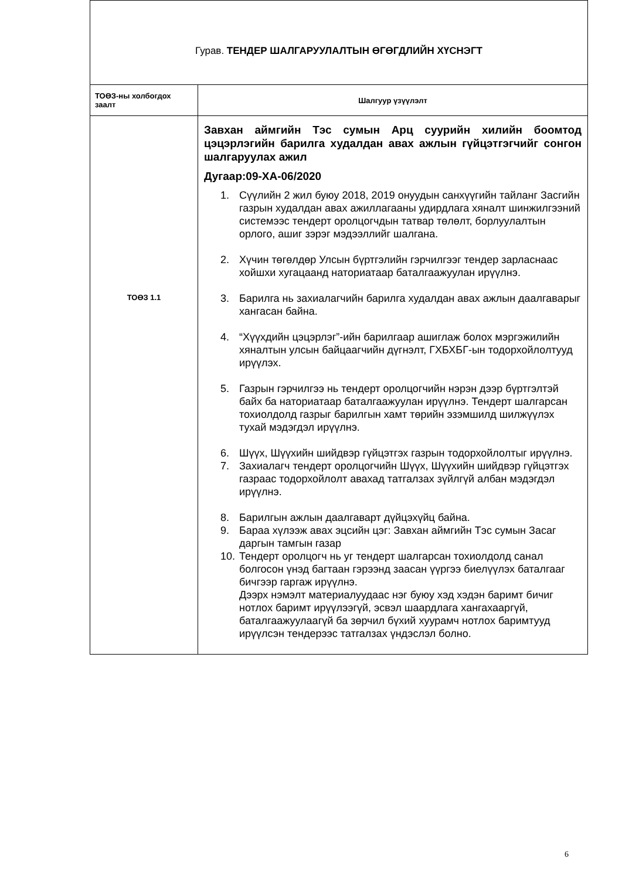| Гурав. ТЕНДЕР ШАЛГАРУУЛАЛТЫН ӨГӨГДЛИЙН ХҮСНЭГТ | |
| ТОӨЗ-ны холбогдох заалт | Шалгуур үзүүлэлт |
| ТОӨЗ 1.1 | Завхан аймгийн Тэс сумын Арц суурийн хилийн боомтод цэцэрлэгийн барилга худалдан авах ажлын гүйцэтгэгчийг сонгон шалгаруулах ажил Дугаар:09-ХА-06/2020 1. Сүүлийн 2 жил буюу 2018, 2019 онуудын санхүүгийн тайланг Засгийн газрын худалдан авах ажиллагааны удирдлага хяналт шинжилгээний системээс тендерт оролцогчдын татвар төлөлт, борлуулалтын орлого, ашиг зэрэг мэдээллийг шалгана. 2. Хүчин төгөлдөр Улсын бүртгэлийн гэрчилгээг тендер зарласнаас хойшхи хугацаанд наториатаар баталгаажуулан ирүүлнэ. 3. Барилга нь захиалагчийн барилга худалдан авах ажлын даалгаварыг хангасан байна. 4. “Хүүхдийн цэцэрлэг”-ийн барилгаар ашиглаж болох мэргэжилийн хяналтын улсын байцаагчийн дүгнэлт, ГХБХБГ-ын тодорхойлолтууд ирүүлэх. 5. Газрын гэрчилгээ нь тендерт оролцогчийн нэрэн дээр бүртгэлтэй байх ба наториатаар баталгаажуулан ирүүлнэ. Тендерт шалгарсан тохиолдолд газрыг барилгын хамт төрийн эзэмшилд шилжүүлэх тухай мэдэгдэл ирүүлнэ. 6. Шүүх, Шүүхийн шийдвэр гүйцэтгэх газрын тодорхойлолтыг ирүүлнэ. 7. Захиалагч тендерт оролцогчийн Шүүх, Шүүхийн шийдвэр гүйцэтгэх газраас тодорхойлолт авахад татгалзах зүйлгүй албан мэдэгдэл ирүүлнэ. 8. Барилгын ажлын даалгаварт дүйцэхүйц байна. 9. Бараа хүлээж авах эцсийн цэг: Завхан аймгийн Тэс сумын Засаг даргын тамгын газар 10. Тендерт оролцогч нь уг тендерт шалгарсан тохиолдолд санал болгосон үнэд багтаан гэрээнд заасан үүргээ биелүүлэх баталгааг бичгээр гаргаж ирүүлнэ. Дээрх нэмэлт материалуудаас нэг буюу хэд хэдэн баримт бичиг нотлох баримт ирүүлээгүй, эсвэл шаардлага хангахааргүй, баталгаажуулаагүй ба зөрчил бүхий хуурамч нотлох баримтууд ирүүлсэн тендерээс татгалзах үндэслэл болно. |
6